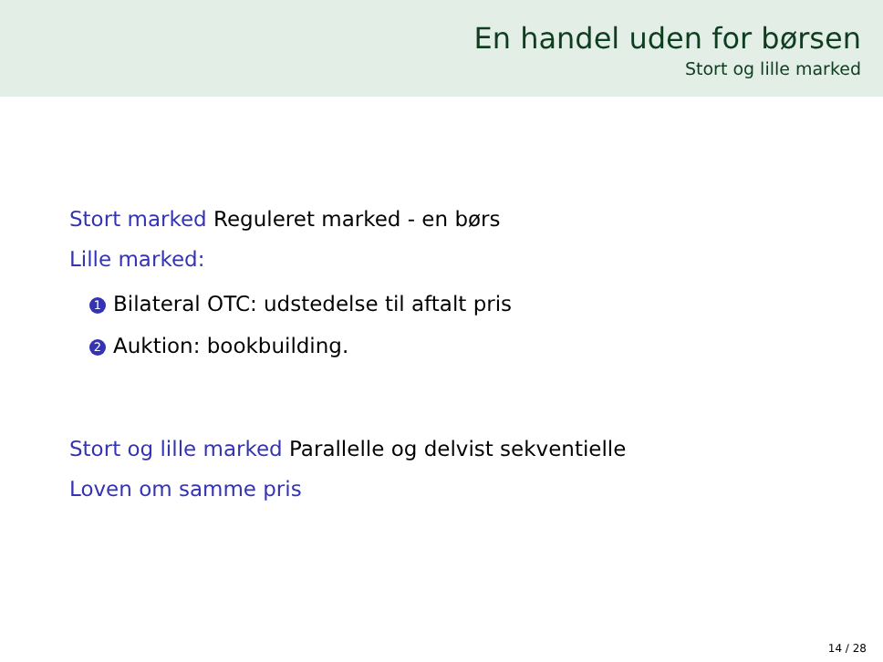En handel uden for børsen
Stort og lille marked
Stort marked Reguleret marked - en børs
Lille marked:
1 Bilateral OTC: udstedelse til aftalt pris
2 Auktion: bookbuilding.
Stort og lille marked Parallelle og delvist sekventielle
Loven om samme pris
14 / 28